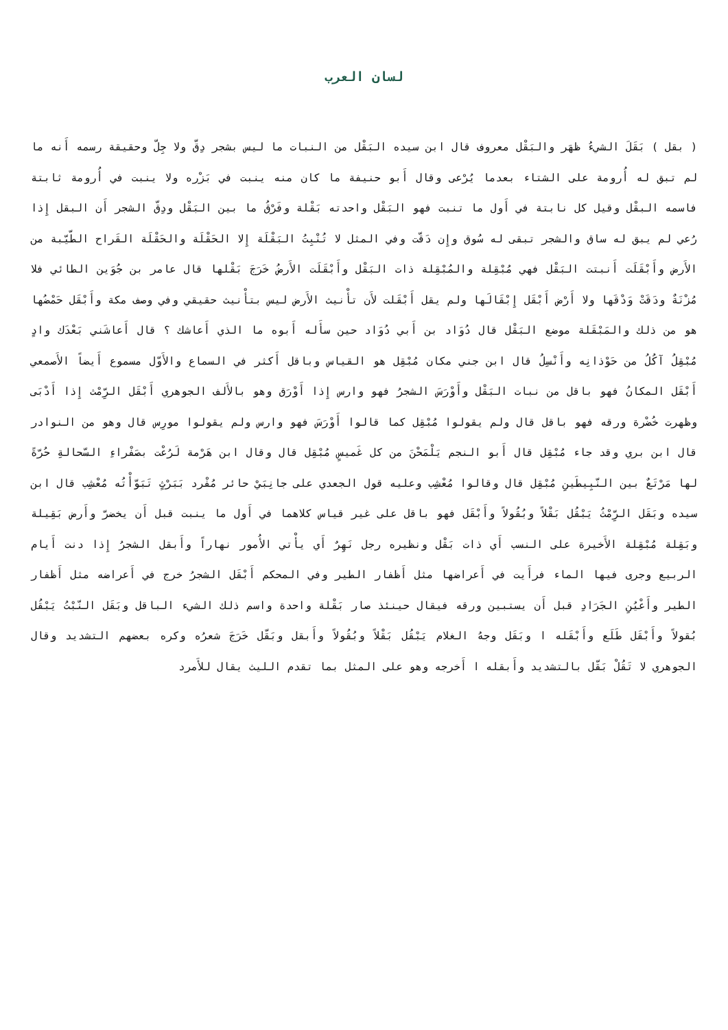لسان العرب
( بقل ) بَقَلَ الشيءُ ظهَر والبَقْل معروف قال ابن سيده البَقْل من النبات ما ليس بشجر دِقّ ولا جِلّ وحقيقة رسمه أَنه ما لم تبق له أُرومة على الشتاء بعدما يُرْعى وقال أَبو حنيفة ما كان منه ينبت في بَزْره ولا ينبت في أُرومة ثابتة فاسمه البقْل وقيل كل نابتة في أَول ما تنبت فهو البَقْل واحدته بَقْلة وفَرْقُ ما بين البَقْل ودِقّ الشجر أَن البقل إِذا رُعي لم يبق له ساق والشجر تبقى له سُوق وإِن دَقّت وفي المثل لا تُنْبِتُ البَقْلَة إِلا الحَقْلَة والحَقْلَة القَراح الطّيّبة من الأَرض وأَبْقَلَت أَنبتت البَقْل فهي مُبْقِلة والمُبْقِلة ذات البَقْل وأَبْقَلَت الأَرضُ خَرَجَ بَقْلها قال عامر بن جُوَين الطائي فلا مُزْنَةٌ ودَقَتْ وَدْقَها ولا أَرْض أَبْقَل إِبْقَالَها ولم يقل أَبْقَلت لأَن تأْنيث الأَرض ليس بتأْنيث حقيقي وفي وصف مكة وأَبْقَل حَمْضُها هو من ذلك والمَبْقَلة موضع البَقْل قال دُوَاد بن أَبي دُوَاد حين سأَله أَبوه ما الذي أَعاشك ؟ قال أَعاشَني بَعْدَك وادٍ مُبْقِلُ آكُلُ من حَوْذانِه وأَنْسِلُ قال ابن جني مكان مُبْقِل هو القياس وباقل أَكثر في السماع والأَوّل مسموع أَيضاً الأَصمعي أَبْقَل المكانُ فهو باقل من نبات البَقْل وأَوْرَسَ الشجرُ فهو وارس إِذا أَوْرَق وهو بالأَلف الجوهري أَبْقَل الرِّمْث إِذا أَدْبَى وظهرت خُضْرة ورقه فهو باقل قال ولم يقولوا مُبْقِل كما قالوا أَوْرَسَ فهو وارس ولم يقولوا مورِس قال وهو من النوادر قال ابن بري وقد جاء مُبْقِل قال أَبو النجم يَلْمَحْنَ من كل غَميسٍ مُبْقِل قال وقال ابن هَرْمة لَرُعْت بصَفْراءِ السّحالةِ حُرّةً لها مَرْتَعٌ بين النّبِيطَينِ مُبْقِل قال وقالوا مُعْشِب وعليه قول الجعدي على جانِبَيْ حائر مُفْرد بَبَرْثٍ تَبَوّأْتُه مُعْشِب قال ابن سيده وبَقَل الرِّمْثُ يَبْقُل بَقْلاً وبُقُولاً وأَبْقَل فهو باقل على غير قياس كلاهما في أَول ما ينبت قبل أَن يخضرّ وأَرض بَقِيلة وبَقِلة مُبْقِلة الأَخيرة على النسب أَي ذات بَقْل ونظيره رجل نَهِرٌ أَي يأْتي الأُمور نهاراً وأَبقل الشجرُ إِذا دنت أَيام الربيع وجرى فيها الماء فرأَيت في أَعراضها مثل أَظفار الطير وفي المحكم أَبْقَل الشجرُ خرج في أَعراضه مثل أَظفار الطير وأَعْيُنِ الجَرَادِ قبل أَن يستبين ورقه فيقال حينئذ صار بَقْلة واحدة واسم ذلك الشيء الباقل وبَقَل النّبْتُ يَبْقُل بُقولاً وأَبْقَل طَلَع وأَبْقَله ا وبَقَل وجهُ الغلام يَبْقُل بَقْلاً وبُقُولاً وأَبقل وبَقّل خَرَجَ شعرُه وكره بعضهم التشديد وقال الجوهري لا تَقُلْ بَقّل بالتشديد وأَبقله ا أَخرجه وهو على المثل بما تقدم الليث يقال للأَمرد